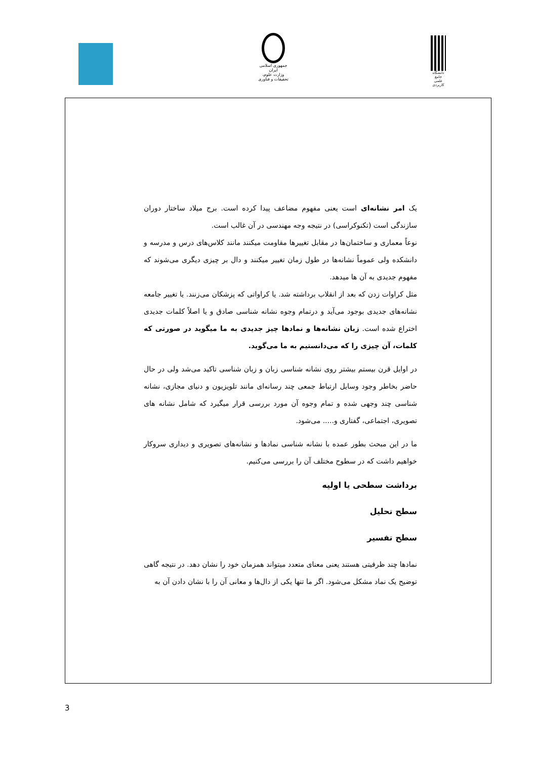جمهوری اسلامی ایران
وزارت علوم، تحقیقات و فناوری
دانشگاه جامع
علمی کاربردی
یک امر نشانه‌ای است یعنی مفهوم مضاعف پیدا کرده است. برج میلاد ساختار دوران سازندگی است (تکنوکراسی) در نتیجه وجه مهندسی در آن غالب است.
نوعاً معماری و ساختمان‌ها در مقابل تغییرها مقاومت میکنند مانند کلاس‌های درس و مدرسه و دانشکده ولی عموماً نشانه‌ها در طول زمان تغییر میکنند و دال بر چیزی دیگری می‌شوند که مفهوم جدیدی به آن ها میدهد.
مثل کراوات زدن که بعد از انقلاب برداشته شد. یا کراواتی که پزشکان می‌زنند. یا تغییر جامعه نشانه‌های جدیدی بوجود می‌آید و درتمام وجوه نشانه شناسی صادق و یا اصلاً کلمات جدیدی اختراع شده است. زبان نشانه‌ها و نمادها چیز جدیدی به ما میگوید در صورتی که کلمات، آن چیزی را که می‌دانستیم به ما می‌گوید.
در اوایل قرن بیستم بیشتر روی نشانه شناسی زبان و زبان شناسی تاکید می‌شد ولی در حال حاضر بخاطر وجود وسایل ارتباط جمعی چند رسانه‌ای مانند تلویزیون و دنیای مجازی، نشانه شناسی چند وجهی شده و تمام وجوه آن مورد بررسی قرار میگیرد که شامل نشانه های تصویری، اجتماعی، گفتاری و..... می‌شود.
ما در این مبحث بطور عمده با نشانه شناسی نمادها و نشانه‌های تصویری و دیداری سروکار خواهیم داشت که در سطوح مختلف آن را بررسی می‌کنیم.
برداشت سطحی یا اولیه
سطح تحلیل
سطح تفسیر
نمادها چند ظرفیتی هستند یعنی معنای متعدد میتواند همزمان خود را نشان دهد. در نتیجه گاهی توضیح یک نماد مشکل می‌شود. اگر ما تنها یکی از دال‌ها و معانی آن را با نشان دادن آن به
3